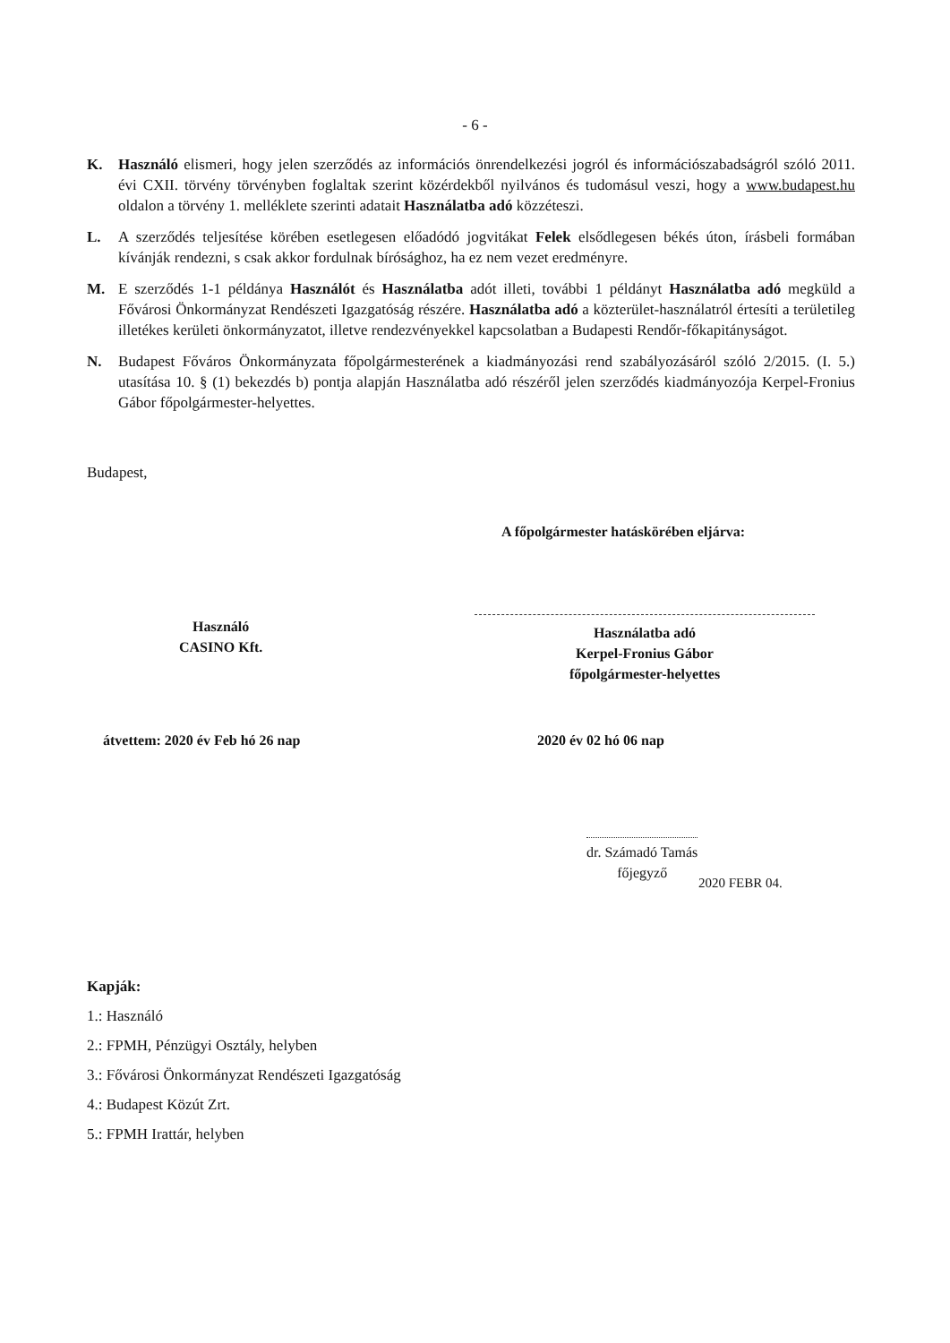- 6 -
K. Használó elismeri, hogy jelen szerződés az információs önrendelkezési jogról és információszabadságról szóló 2011. évi CXII. törvény törvényben foglaltak szerint közérdekből nyilvános és tudomásul veszi, hogy a www.budapest.hu oldalon a törvény 1. melléklete szerinti adatait Használatba adó közzéteszi.
L. A szerződés teljesítése körében esetlegesen előadódó jogvitákat Felek elsődlegesen békés úton, írásbeli formában kívánják rendezni, s csak akkor fordulnak bírósághoz, ha ez nem vezet eredményre.
M. E szerződés 1-1 példánya Használót és Használatba adót illeti, további 1 példányt Használatba adó megküld a Fővárosi Önkormányzat Rendészeti Igazgatóság részére. Használatba adó a közterület-használatról értesíti a területileg illetékes kerületi önkormányzatot, illetve rendezvényekkel kapcsolatban a Budapesti Rendőr-főkapitányságot.
N. Budapest Főváros Önkormányzata főpolgármesterének a kiadmányozási rend szabályozásáról szóló 2/2015. (I. 5.) utasítása 10. § (1) bekezdés b) pontja alapján Használatba adó részéről jelen szerződés kiadmányozója Kerpel-Fronius Gábor főpolgármester-helyettes.
Budapest,
A főpolgármester hatáskörében eljárva:
Használó
CASINO Kft.
Használatba adó
Kerpel-Fronius Gábor
főpolgármester-helyettes
átvettem: 2020 év Feb hó 26 nap
2020 év 02 hó 06 nap
dr. Számadó Tamás
főjegyző
2020 FEBR 04.
Kapják:
1.: Használó
2.: FPMH, Pénzügyi Osztály, helyben
3.: Fővárosi Önkormányzat Rendészeti Igazgatóság
4.: Budapest Közút Zrt.
5.: FPMH Irattár, helyben